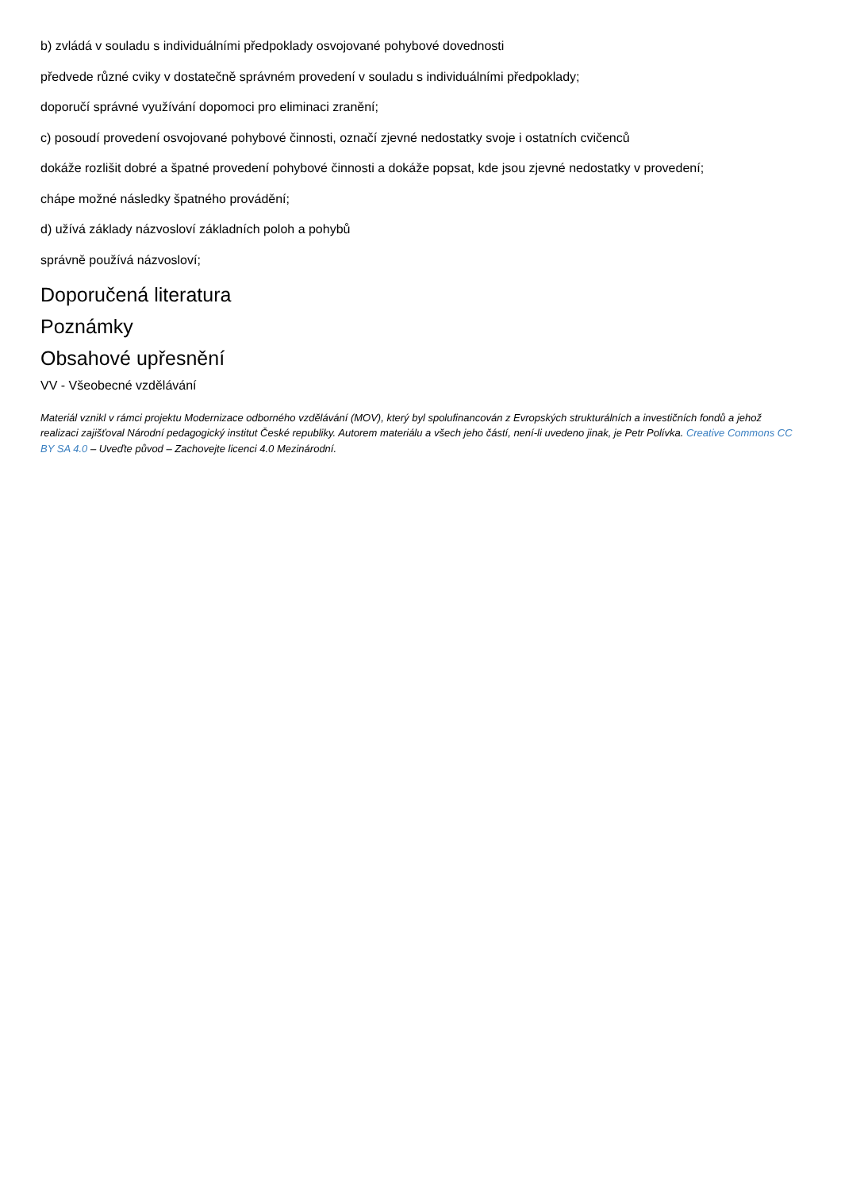b) zvládá v souladu s individuálními předpoklady osvojované pohybové dovednosti
předvede různé cviky v dostatečně správném provedení v souladu s individuálními předpoklady;
doporučí správné využívání dopomoci pro eliminaci zranění;
c) posoudí provedení osvojované pohybové činnosti, označí zjevné nedostatky svoje i ostatních cvičenců
dokáže rozlišit dobré a špatné provedení pohybové činnosti a dokáže popsat, kde jsou zjevné nedostatky v provedení;
chápe možné následky špatného provádění;
d) užívá základy názvosloví základních poloh a pohybů
správně používá názvosloví;
Doporučená literatura
Poznámky
Obsahové upřesnění
VV - Všeobecné vzdělávání
Materiál vznikl v rámci projektu Modernizace odborného vzdělávání (MOV), který byl spolufinancován z Evropských strukturálních a investičních fondů a jehož realizaci zajišťoval Národní pedagogický institut České republiky. Autorem materiálu a všech jeho částí, není-li uvedeno jinak, je Petr Polívka. Creative Commons CC BY SA 4.0 – Uveďte původ – Zachovejte licenci 4.0 Mezinárodní.